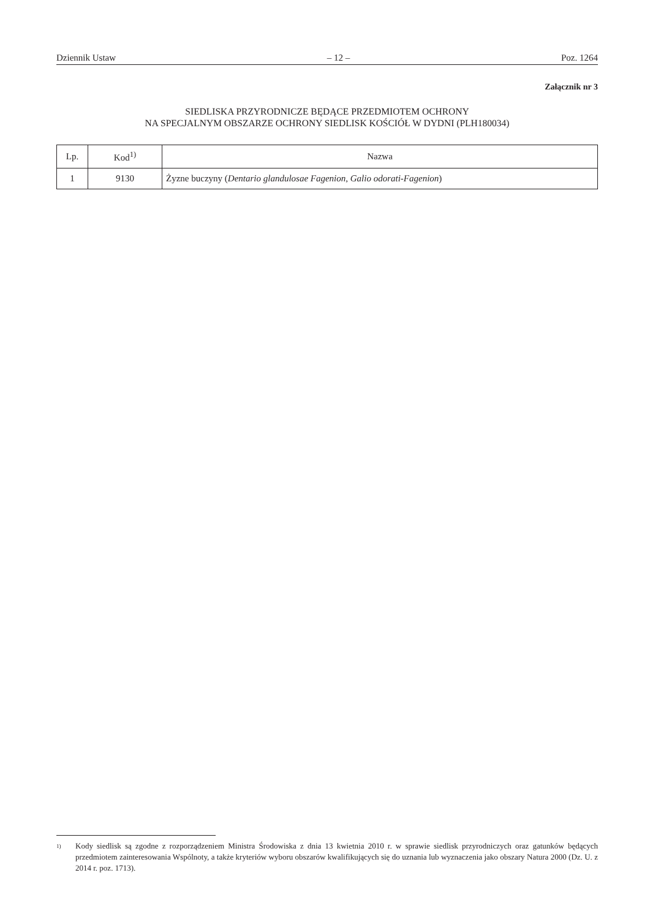Dziennik Ustaw – 12 – Poz. 1264
Załącznik nr 3
SIEDLISKA PRZYRODNICZE BĘDĄCE PRZEDMIOTEM OCHRONY
NA SPECJALNYM OBSZARZE OCHRONY SIEDLISK KOŚCIÓŁ W DYDNI (PLH180034)
| Lp. | Kod<sup>1)</sup> | Nazwa |
| --- | --- | --- |
| 1 | 9130 | Żyzne buczyny ( Dentario glandulosae Fagenion , Galio odorati-Fagenion ) |
<sup>1)</sup> Kody siedlisk są zgodne z rozporządzeniem Ministra Środowiska z dnia 13 kwietnia 2010 r. w sprawie siedlisk przyrodniczych oraz gatunków będących przedmiotem zainteresowania Wspólnoty, a także kryteriów wyboru obszarów kwalifikujących się do uznania lub wyznaczenia jako obszary Natura 2000 (Dz. U. z 2014 r. poz. 1713).